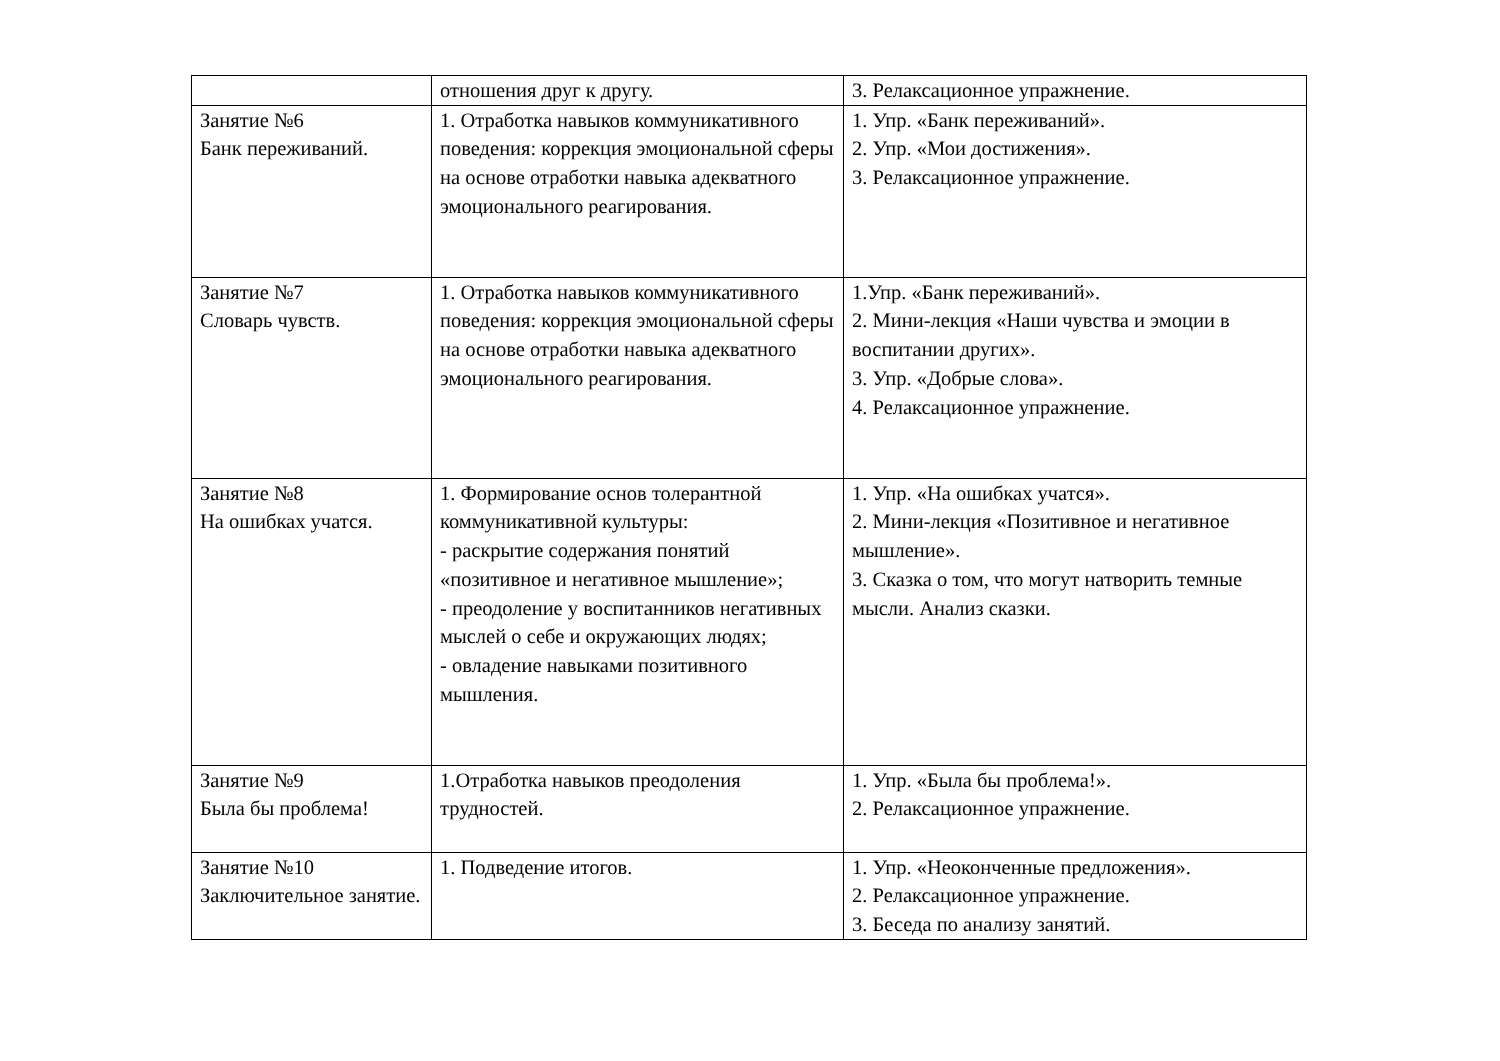| | отношения друг к другу. | 3. Релаксационное упражнение. |
| Занятие №6 Банк переживаний. | 1. Отработка навыков коммуникативного поведения: коррекция эмоциональной сферы на основе отработки навыка адекватного эмоционального реагирования. | 1. Упр. «Банк переживаний». 2. Упр. «Мои достижения». 3. Релаксационное упражнение. |
| Занятие №7 Словарь чувств. | 1. Отработка навыков коммуникативного поведения: коррекция эмоциональной сферы на основе отработки навыка адекватного эмоционального реагирования. | 1.Упр. «Банк переживаний». 2. Мини-лекция «Наши чувства и эмоции в воспитании других». 3. Упр. «Добрые слова». 4. Релаксационное упражнение. |
| Занятие №8 На ошибках учатся. | 1. Формирование основ толерантной коммуникативной культуры: - раскрытие содержания понятий «позитивное и негативное мышление»; - преодоление у воспитанников негативных мыслей о себе и окружающих людях; - овладение навыками позитивного мышления. | 1. Упр. «На ошибках учатся». 2. Мини-лекция «Позитивное и негативное мышление». 3. Сказка о том, что могут натворить темные мысли. Анализ сказки. |
| Занятие №9 Была бы проблема! | 1.Отработка навыков преодоления трудностей. | 1. Упр. «Была бы проблема!». 2. Релаксационное упражнение. |
| Занятие №10 Заключительное занятие. | 1. Подведение итогов. | 1. Упр. «Неоконченные предложения». 2. Релаксационное упражнение. 3. Беседа по анализу занятий. |